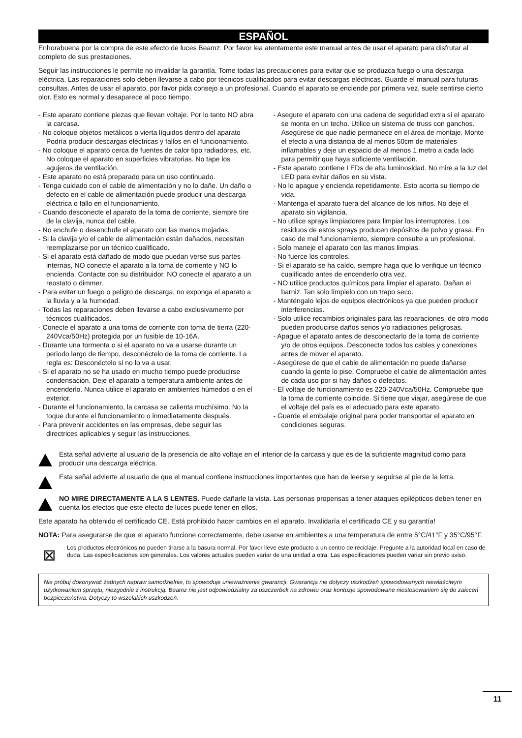ESPAÑOL
Enhorabuena por la compra de este efecto de luces Beamz. Por favor lea atentamente este manual antes de usar el aparato para disfrutar al completo de sus prestaciones.
Seguir las instrucciones le permite no invalidar la garantía. Tome todas las precauciones para evitar que se produzca fuego o una descarga eléctrica. Las reparaciones solo deben llevarse a cabo por técnicos cualificados para evitar descargas eléctricas. Guarde el manual para futuras consultas. Antes de usar el aparato, por favor pida consejo a un profesional. Cuando el aparato se enciende por primera vez, suele sentirse cierto olor. Esto es normal y desaparece al poco tiempo.
- Este aparato contiene piezas que llevan voltaje. Por lo tanto NO abra la carcasa.
- No coloque objetos metálicos o vierta líquidos dentro del aparato Podría producir descargas eléctricas y fallos en el funcionamiento.
- No coloque el aparato cerca de fuentes de calor tipo radiadores, etc. No coloque el aparato en superficies vibratorias. No tape los agujeros de ventilación.
- Este aparato no está preparado para un uso continuado.
- Tenga cuidado con el cable de alimentación y no lo dañe. Un daño o defecto en el cable de alimentación puede producir una descarga eléctrica o fallo en el funcionamiento.
- Cuando desconecte el aparato de la toma de corriente, siempre tire de la clavija, nunca del cable.
- No enchufe o desenchufe el aparato con las manos mojadas.
- Si la clavija y/o el cable de alimentación están dañados, necesitan reemplazarse por un técnico cualificado.
- Si el aparato está dañado de modo que puedan verse sus partes internas, NO conecte el aparato a la toma de corriente y NO lo encienda. Contacte con su distribuidor. NO conecte el aparato a un reostato o dimmer.
- Para evitar un fuego o peligro de descarga, no exponga el aparato a la lluvia y a la humedad.
- Todas las reparaciones deben llevarse a cabo exclusivamente por técnicos cualificados.
- Conecte el aparato a una toma de corriente con toma de tierra (220-240Vca/50Hz) protegida por un fusible de 10-16A.
- Durante una tormenta o si el aparato no va a usarse durante un periodo largo de tiempo, desconéctelo de la toma de corriente. La regla es: Desconéctelo si no lo va a usar.
- Si el aparato no se ha usado en mucho tiempo puede producirse condensación. Deje el aparato a temperatura ambiente antes de encenderlo. Nunca utilice el aparato en ambientes húmedos o en el exterior.
- Durante el funcionamiento, la carcasa se calienta muchísimo. No la toque durante el funcionamiento o inmediatamente después.
- Para prevenir accidentes en las empresas, debe seguir las directrices aplicables y seguir las instrucciones.
- Asegure el aparato con una cadena de seguridad extra si el aparato se monta en un techo. Utilice un sistema de truss con ganchos. Asegúrese de que nadie permanece en el área de montaje. Monte el efecto a una distancia de al menos 50cm de materiales inflamables y deje un espacio de al menos 1 metro a cada lado para permitir que haya suficiente ventilación.
- Este aparato contiene LEDs de alta luminosidad. No mire a la luz del LED para evitar daños en su vista.
- No lo apague y encienda repetidamente. Esto acorta su tiempo de vida.
- Mantenga el aparato fuera del alcance de los niños. No deje el aparato sin vigilancia.
- No utilice sprays limpiadores para limpiar los interruptores. Los residuos de estos sprays producen depósitos de polvo y grasa. En caso de mal funcionamiento, siempre consulte a un profesional.
- Solo maneje el aparato con las manos limpias.
- No fuerce los controles.
- Si el aparato se ha caído, siempre haga que lo verifique un técnico cualificado antes de encenderlo otra vez.
- NO utilice productos químicos para limpiar el aparato. Dañan el barniz. Tan solo límpielo con un trapo seco.
- Manténgalo lejos de equipos electrónicos ya que pueden producir interferencias.
- Solo utilice recambios originales para las reparaciones, de otro modo pueden producirse daños serios y/o radiaciones peligrosas.
- Apague el aparato antes de desconectarlo de la toma de corriente y/o de otros equipos. Desconecte todos los cables y conexiones antes de mover el aparato.
- Asegúrese de que el cable de alimentación no puede dañarse cuando la gente lo pise. Compruebe el cable de alimentación antes de cada uso por si hay daños o defectos.
- El voltaje de funcionamiento es 220-240Vca/50Hz. Compruebe que la toma de corriente coincide. Si tiene que viajar, asegúrese de que el voltaje del país es el adecuado para este aparato.
- Guarde el embalaje original para poder transportar el aparato en condiciones seguras.
Esta señal advierte al usuario de la presencia de alto voltaje en el interior de la carcasa y que es de la suficiente magnitud como para producir una descarga eléctrica.
Esta señal advierte al usuario de que el manual contiene instrucciones importantes que han de leerse y seguirse al pie de la letra.
NO MIRE DIRECTAMENTE A LA S LENTES. Puede dañarle la vista. Las personas propensas a tener ataques epilépticos deben tener en cuenta los efectos que este efecto de luces puede tener en ellos.
Este aparato ha obtenido el certificado CE. Está prohibido hacer cambios en el aparato. Invalidaría el certificado CE y su garantía!
NOTA: Para asegurarse de que el aparato funcione correctamente, debe usarse en ambientes a una temperatura de entre 5°C/41°F y 35°C/95°F.
⊠
Los productos electrónicos no pueden tirarse a la basura normal. Por favor lleve este producto a un centro de reciclaje. Pregunte a la autoridad local en caso de duda. Las especificaciones son generales. Los valores actuales pueden variar de una unidad a otra. Las especificaciones pueden variar sin previo aviso.
Nie próbuj dokonywać żadnych napraw samodzielnie, to spowoduje unieważnienie gwarancji. Gwarancja nie dotyczy uszkodzeń spowodowanych niewłaściwym użytkowaniem sprzętu, niezgodnie z instrukcją. Beamz nie jest odpowiedzialny za uszczerbek na zdrowiu oraz kontuzje spowodowane niestosowaniem się do zaleceń bezpieczeństwa. Dotyczy to wszelakich uszkodzeń.
11